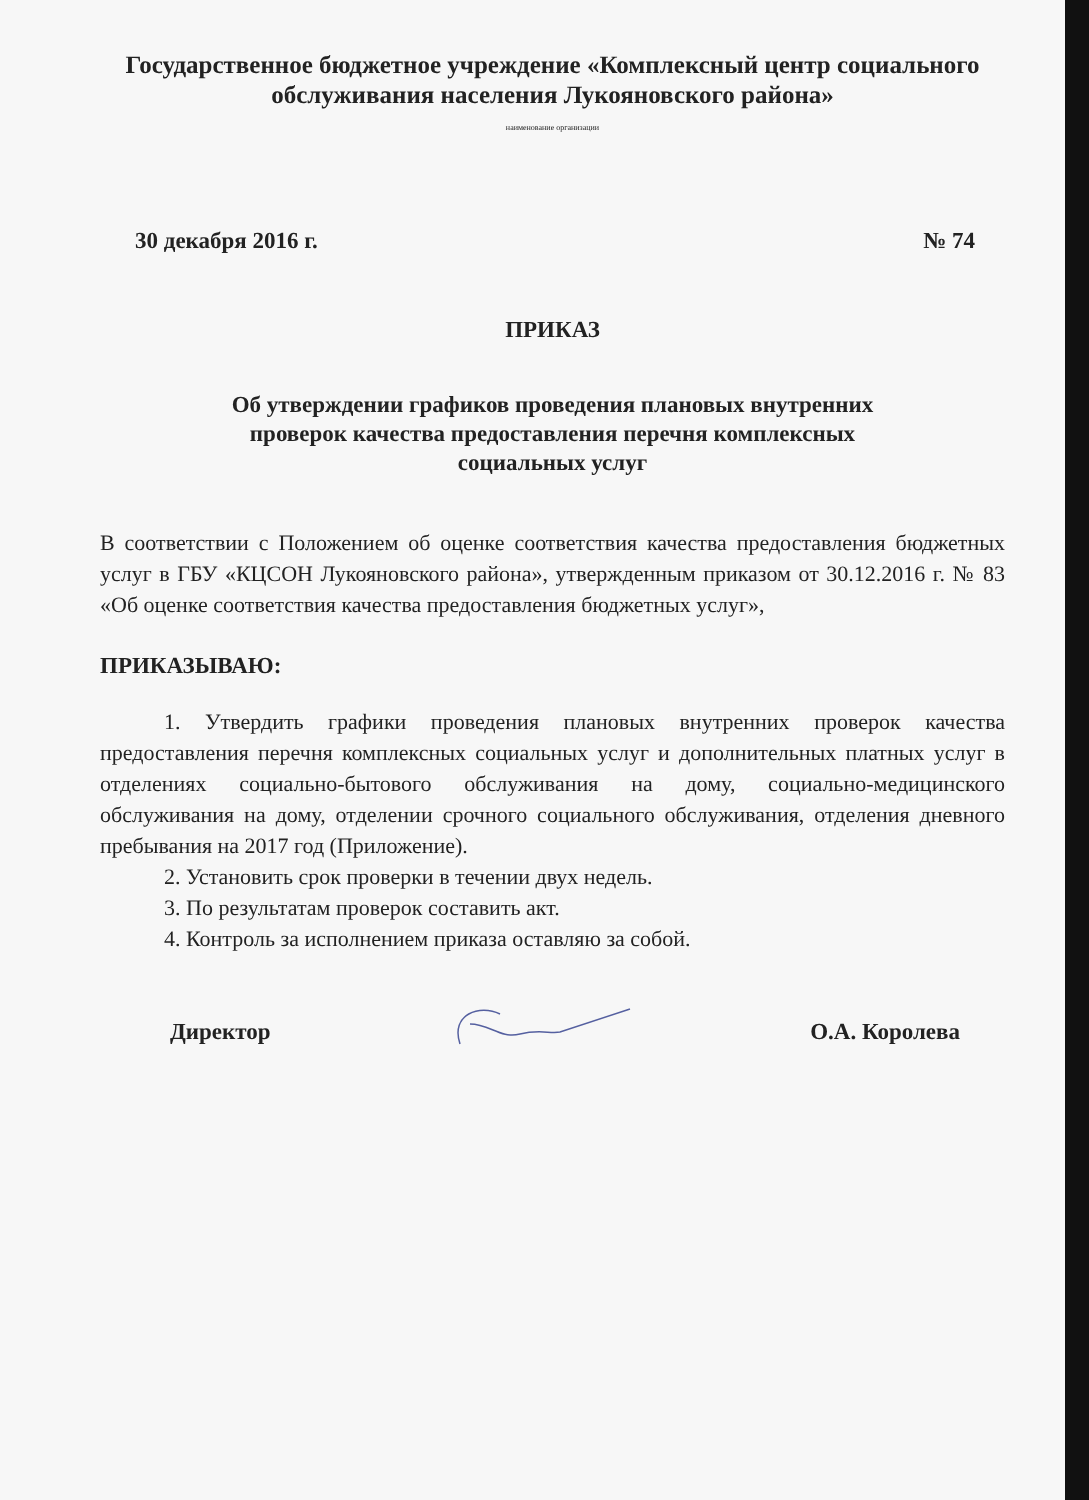Государственное бюджетное учреждение «Комплексный центр социального обслуживания населения Лукояновского района»
наименование организации
30 декабря 2016 г. № 74
ПРИКАЗ
Об утверждении графиков проведения плановых внутренних
проверок качества предоставления перечня комплексных
социальных услуг
В соответствии с Положением об оценке соответствия качества предоставления бюджетных услуг в ГБУ «КЦСОН Лукояновского района», утвержденным приказом от 30.12.2016 г. № 83 «Об оценке соответствия качества предоставления бюджетных услуг»,
ПРИКАЗЫВАЮ:
1. Утвердить графики проведения плановых внутренних проверок качества предоставления перечня комплексных социальных услуг и дополнительных платных услуг в отделениях социально-бытового обслуживания на дому, социально-медицинского обслуживания на дому, отделении срочного социального обслуживания, отделения дневного пребывания на 2017 год (Приложение).
2. Установить срок проверки в течении двух недель.
3. По результатам проверок составить акт.
4. Контроль за исполнением приказа оставляю за собой.
Директор О.А. Королева